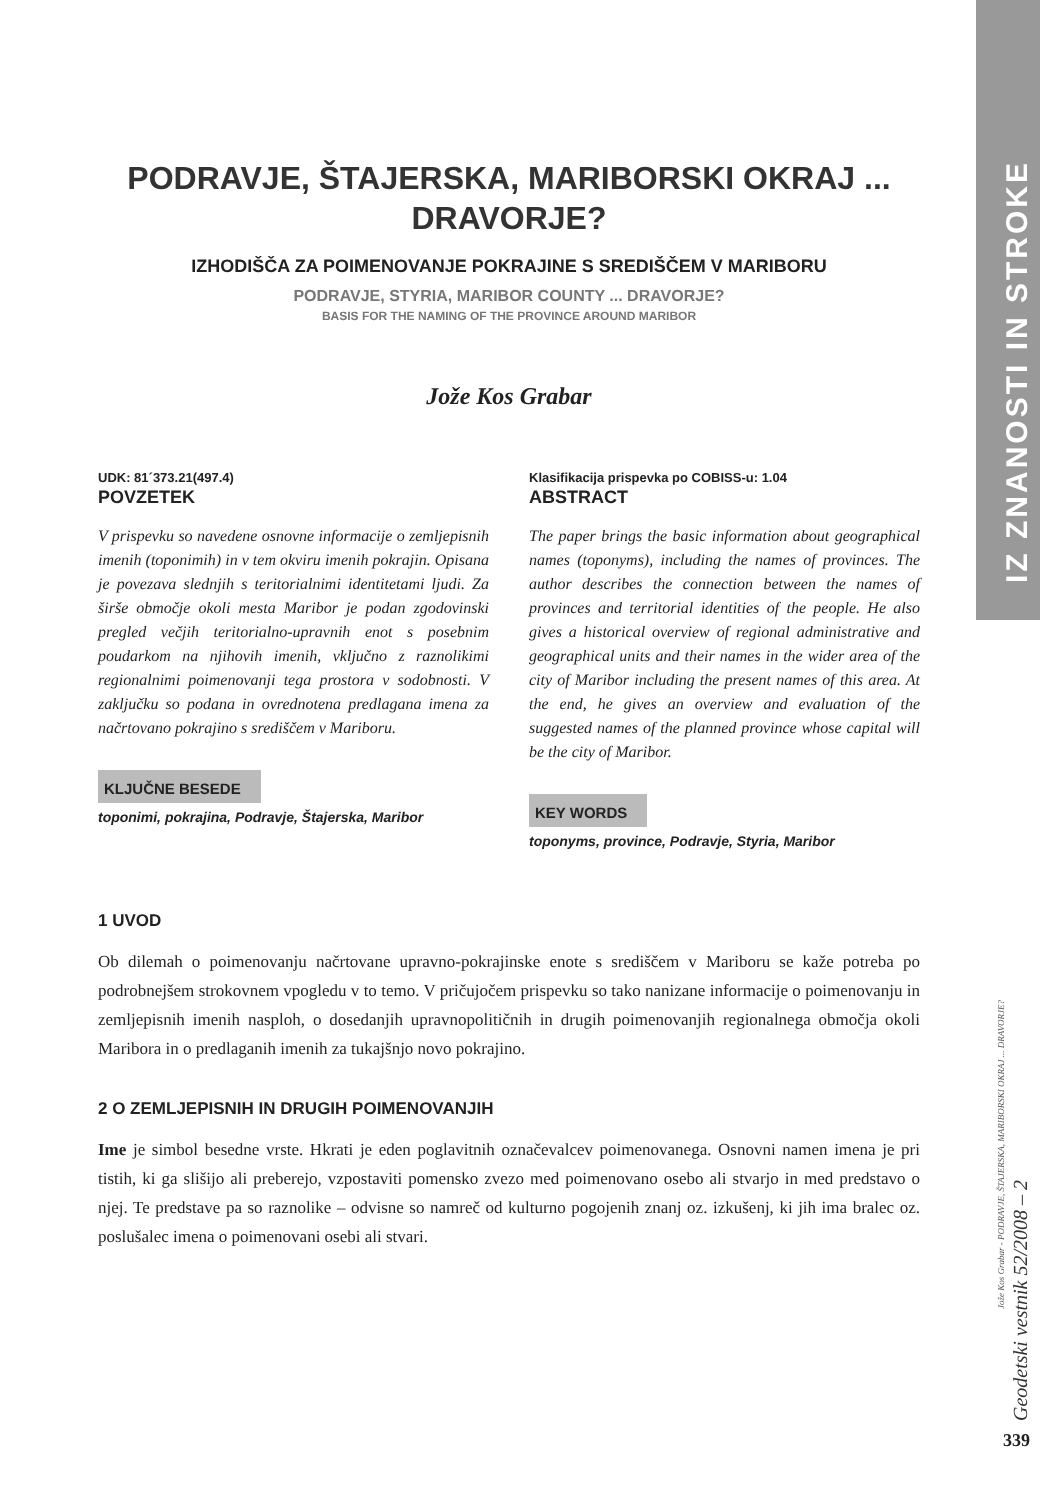PODRAVJE, ŠTAJERSKA, MARIBORSKI OKRAJ ...
DRAVORJE?
IZHODIŠČA ZA POIMENOVANJE POKRAJINE S SREDIŠČEM V MARIBORU
PODRAVJE, STYRIA, MARIBOR COUNTY ... DRAVORJE?
BASIS FOR THE NAMING OF THE PROVINCE AROUND MARIBOR
Jože Kos Grabar
UDK: 81´373.21(497.4)
POVZETEK
V prispevku so navedene osnovne informacije o zemljepisnih imenih (toponimih) in v tem okviru imenih pokrajin. Opisana je povezava slednjih s teritorialnimi identitetami ljudi. Za širše območje okoli mesta Maribor je podan zgodovinski pregled večjih teritorialno-upravnih enot s posebnim poudarkom na njihovih imenih, vključno z raznolikimi regionalnimi poimenovanji tega prostora v sodobnosti. V zaključku so podana in ovrednotena predlagana imena za načrtovano pokrajino s središčem v Mariboru.
KLJUČNE BESEDE
toponimi, pokrajina, Podravje, Štajerska, Maribor
Klasifikacija prispevka po COBISS-u: 1.04
ABSTRACT
The paper brings the basic information about geographical names (toponyms), including the names of provinces. The author describes the connection between the names of provinces and territorial identities of the people. He also gives a historical overview of regional administrative and geographical units and their names in the wider area of the city of Maribor including the present names of this area. At the end, he gives an overview and evaluation of the suggested names of the planned province whose capital will be the city of Maribor.
KEY WORDS
toponyms, province, Podravje, Styria, Maribor
1 UVOD
Ob dilemah o poimenovanju načrtovane upravno-pokrajinske enote s središčem v Mariboru se kaže potreba po podrobnejšem strokovnem vpogledu v to temo. V pričujočem prispevku so tako nanizane informacije o poimenovanju in zemljepisnih imenih nasploh, o dosedanjih upravnopolitičnih in drugih poimenovanjih regionalnega območja okoli Maribora in o predlaganih imenih za tukajšnjo novo pokrajino.
2 O ZEMLJEPISNIH IN DRUGIH POIMENOVANJIH
Ime je simbol besedne vrste. Hkrati je eden poglavitnih označevalcev poimenovanega. Osnovni namen imena je pri tistih, ki ga slišijo ali preberejo, vzpostaviti pomensko zvezo med poimenovano osebo ali stvarjo in med predstavo o njej. Te predstave pa so raznolike – odvisne so namreč od kulturno pogojenih znanj oz. izkušenj, ki jih ima bralec oz. poslušalec imena o poimenovani osebi ali stvari.
IZ ZNANOSTI IN STROKE
Jože Kos Grabar - PODRAVJE, ŠTAJERSKA, MARIBORSKI OKRAJ ... DRAVORJE?
Geodetski vestnik 52/2008 – 2
339